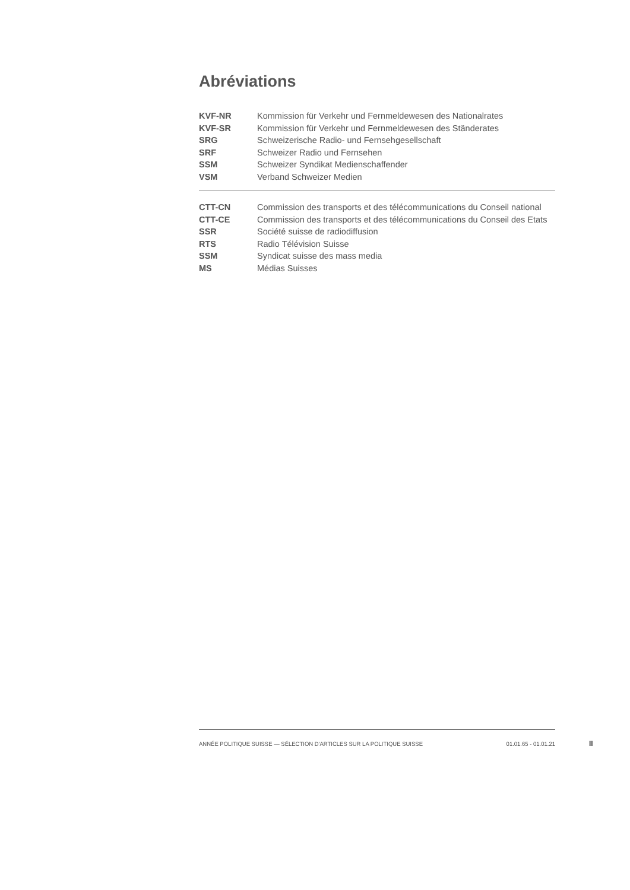Abréviations
| KVF-NR | Kommission für Verkehr und Fernmeldewesen des Nationalrates |
| KVF-SR | Kommission für Verkehr und Fernmeldewesen des Ständerates |
| SRG | Schweizerische Radio- und Fernsehgesellschaft |
| SRF | Schweizer Radio und Fernsehen |
| SSM | Schweizer Syndikat Medienschaffender |
| VSM | Verband Schweizer Medien |
| CTT-CN | Commission des transports et des télécommunications du Conseil national |
| CTT-CE | Commission des transports et des télécommunications du Conseil des Etats |
| SSR | Société suisse de radiodiffusion |
| RTS | Radio Télévision Suisse |
| SSM | Syndicat suisse des mass media |
| MS | Médias Suisses |
ANNÉE POLITIQUE SUISSE — SÉLECTION D'ARTICLES SUR LA POLITIQUE SUISSE 01.01.65 - 01.01.21
II